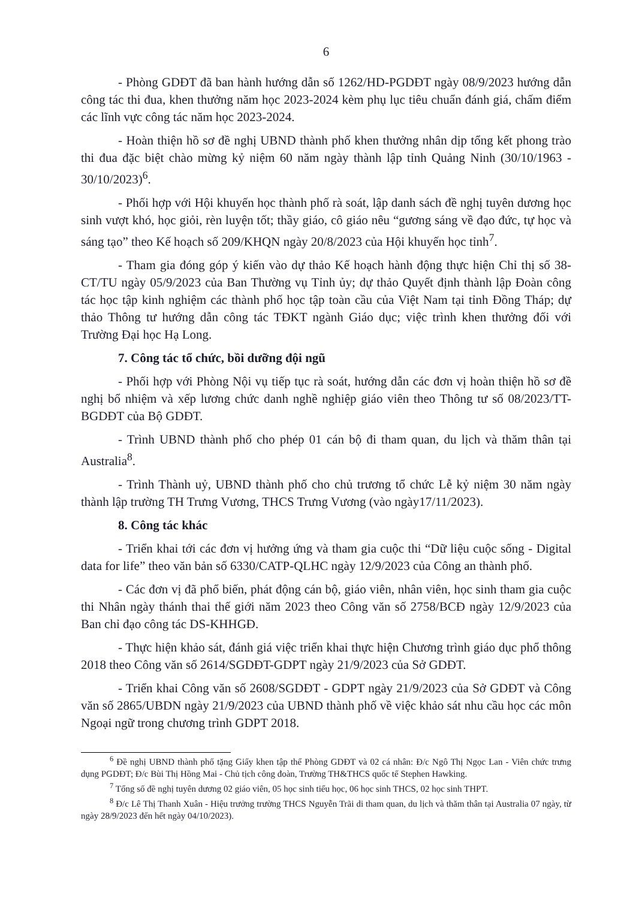6
- Phòng GDĐT đã ban hành hướng dẫn số 1262/HD-PGDĐT ngày 08/9/2023 hướng dẫn công tác thi đua, khen thưởng năm học 2023-2024 kèm phụ lục tiêu chuẩn đánh giá, chấm điểm các lĩnh vực công tác năm học 2023-2024.
- Hoàn thiện hồ sơ đề nghị UBND thành phố khen thưởng nhân dịp tổng kết phong trào thi đua đặc biệt chào mừng kỷ niệm 60 năm ngày thành lập tỉnh Quảng Ninh (30/10/1963 - 30/10/2023)<sup>6</sup>.
- Phối hợp với Hội khuyến học thành phố rà soát, lập danh sách đề nghị tuyên dương học sinh vượt khó, học giỏi, rèn luyện tốt; thầy giáo, cô giáo nêu “gương sáng về đạo đức, tự học và sáng tạo” theo Kế hoạch số 209/KHQN ngày 20/8/2023 của Hội khuyến học tỉnh<sup>7</sup>.
- Tham gia đóng góp ý kiến vào dự thảo Kế hoạch hành động thực hiện Chỉ thị số 38-CT/TU ngày 05/9/2023 của Ban Thường vụ Tỉnh ủy; dự thảo Quyết định thành lập Đoàn công tác học tập kinh nghiệm các thành phố học tập toàn cầu của Việt Nam tại tỉnh Đồng Tháp; dự thảo Thông tư hướng dẫn công tác TĐKT ngành Giáo dục; việc trình khen thưởng đối với Trường Đại học Hạ Long.
7. Công tác tổ chức, bồi dưỡng đội ngũ
- Phối hợp với Phòng Nội vụ tiếp tục rà soát, hướng dẫn các đơn vị hoàn thiện hồ sơ đề nghị bổ nhiệm và xếp lương chức danh nghề nghiệp giáo viên theo Thông tư số 08/2023/TT-BGDĐT của Bộ GDĐT.
- Trình UBND thành phố cho phép 01 cán bộ đi tham quan, du lịch và thăm thân tại Australia<sup>8</sup>.
- Trình Thành uỷ, UBND thành phố cho chủ trương tổ chức Lễ kỷ niệm 30 năm ngày thành lập trường TH Trưng Vương, THCS Trưng Vương (vào ngày17/11/2023).
8. Công tác khác
- Triển khai tới các đơn vị hưởng ứng và tham gia cuộc thi “Dữ liệu cuộc sống - Digital data for life” theo văn bản số 6330/CATP-QLHC ngày 12/9/2023 của Công an thành phố.
- Các đơn vị đã phổ biến, phát động cán bộ, giáo viên, nhân viên, học sinh tham gia cuộc thi Nhân ngày thánh thai thế giới năm 2023 theo Công văn số 2758/BCĐ ngày 12/9/2023 của Ban chỉ đạo công tác DS-KHHGĐ.
- Thực hiện khảo sát, đánh giá việc triển khai thực hiện Chương trình giáo dục phổ thông 2018 theo Công văn số 2614/SGDĐT-GDPT ngày 21/9/2023 của Sở GDĐT.
- Triển khai Công văn số 2608/SGDĐT - GDPT ngày 21/9/2023 của Sở GDĐT và Công văn số 2865/UBDN ngày 21/9/2023 của UBND thành phố về việc khảo sát nhu cầu học các môn Ngoại ngữ trong chương trình GDPT 2018.
<sup>6</sup> Đề nghị UBND thành phố tặng Giấy khen tập thể Phòng GDĐT và 02 cá nhân: Đ/c Ngô Thị Ngọc Lan - Viên chức trưng dụng PGDĐT; Đ/c Bùi Thị Hồng Mai - Chủ tịch công đoàn, Trường TH&THCS quốc tế Stephen Hawking.
<sup>7</sup> Tổng số đề nghị tuyên dương 02 giáo viên, 05 học sinh tiểu học, 06 học sinh THCS, 02 học sinh THPT.
<sup>8</sup> Đ/c Lê Thị Thanh Xuân - Hiệu trưởng trường THCS Nguyễn Trãi di tham quan, du lịch và thăm thân tại Australia 07 ngày, từ ngày 28/9/2023 đến hết ngày 04/10/2023).